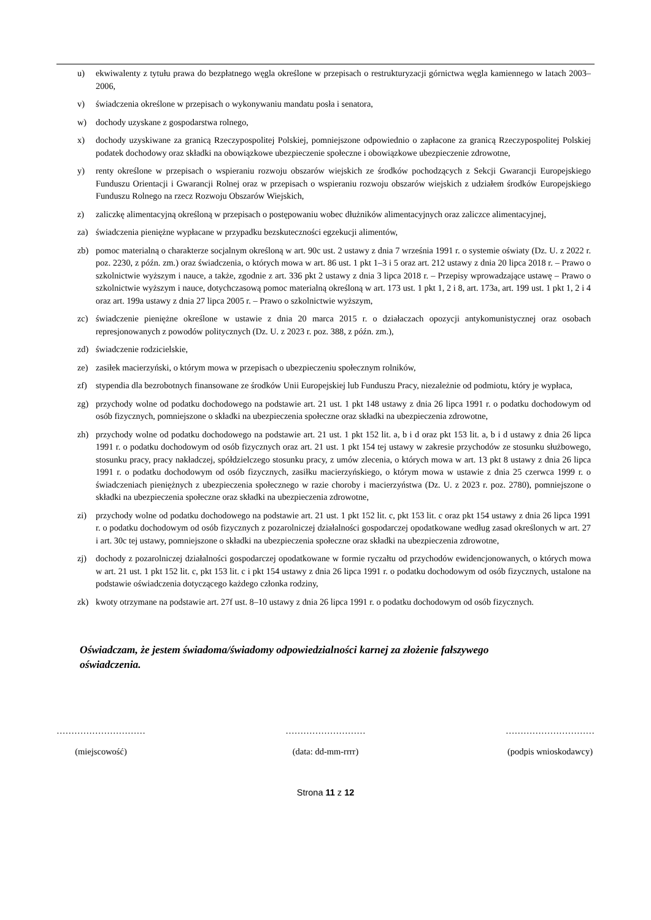u) ekwiwalenty z tytułu prawa do bezpłatnego węgla określone w przepisach o restrukturyzacji górnictwa węgla kamiennego w latach 2003–2006,
v) świadczenia określone w przepisach o wykonywaniu mandatu posła i senatora,
w) dochody uzyskane z gospodarstwa rolnego,
x) dochody uzyskiwane za granicą Rzeczypospolitej Polskiej, pomniejszone odpowiednio o zapłacone za granicą Rzeczypospolitej Polskiej podatek dochodowy oraz składki na obowiązkowe ubezpieczenie społeczne i obowiązkowe ubezpieczenie zdrowotne,
y) renty określone w przepisach o wspieraniu rozwoju obszarów wiejskich ze środków pochodzących z Sekcji Gwarancji Europejskiego Funduszu Orientacji i Gwarancji Rolnej oraz w przepisach o wspieraniu rozwoju obszarów wiejskich z udziałem środków Europejskiego Funduszu Rolnego na rzecz Rozwoju Obszarów Wiejskich,
z) zaliczkę alimentacyjną określoną w przepisach o postępowaniu wobec dłużników alimentacyjnych oraz zaliczce alimentacyjnej,
za) świadczenia pieniężne wypłacane w przypadku bezskuteczności egzekucji alimentów,
zb) pomoc materialną o charakterze socjalnym określoną w art. 90c ust. 2 ustawy z dnia 7 września 1991 r. o systemie oświaty (Dz. U. z 2022 r. poz. 2230, z późn. zm.) oraz świadczenia, o których mowa w art. 86 ust. 1 pkt 1–3 i 5 oraz art. 212 ustawy z dnia 20 lipca 2018 r. – Prawo o szkolnictwie wyższym i nauce, a także, zgodnie z art. 336 pkt 2 ustawy z dnia 3 lipca 2018 r. – Przepisy wprowadzające ustawę – Prawo o szkolnictwie wyższym i nauce, dotychczasową pomoc materialną określoną w art. 173 ust. 1 pkt 1, 2 i 8, art. 173a, art. 199 ust. 1 pkt 1, 2 i 4 oraz art. 199a ustawy z dnia 27 lipca 2005 r. – Prawo o szkolnictwie wyższym,
zc) świadczenie pieniężne określone w ustawie z dnia 20 marca 2015 r. o działaczach opozycji antykomunistycznej oraz osobach represjonowanych z powodów politycznych (Dz. U. z 2023 r. poz. 388, z późn. zm.),
zd) świadczenie rodzicielskie,
ze) zasiłek macierzyński, o którym mowa w przepisach o ubezpieczeniu społecznym rolników,
zf) stypendia dla bezrobotnych finansowane ze środków Unii Europejskiej lub Funduszu Pracy, niezależnie od podmiotu, który je wypłaca,
zg) przychody wolne od podatku dochodowego na podstawie art. 21 ust. 1 pkt 148 ustawy z dnia 26 lipca 1991 r. o podatku dochodowym od osób fizycznych, pomniejszone o składki na ubezpieczenia społeczne oraz składki na ubezpieczenia zdrowotne,
zh) przychody wolne od podatku dochodowego na podstawie art. 21 ust. 1 pkt 152 lit. a, b i d oraz pkt 153 lit. a, b i d ustawy z dnia 26 lipca 1991 r. o podatku dochodowym od osób fizycznych oraz art. 21 ust. 1 pkt 154 tej ustawy w zakresie przychodów ze stosunku służbowego, stosunku pracy, pracy nakładczej, spółdzielczego stosunku pracy, z umów zlecenia, o których mowa w art. 13 pkt 8 ustawy z dnia 26 lipca 1991 r. o podatku dochodowym od osób fizycznych, zasiłku macierzyńskiego, o którym mowa w ustawie z dnia 25 czerwca 1999 r. o świadczeniach pieniężnych z ubezpieczenia społecznego w razie choroby i macierzyństwa (Dz. U. z 2023 r. poz. 2780), pomniejszone o składki na ubezpieczenia społeczne oraz składki na ubezpieczenia zdrowotne,
zi) przychody wolne od podatku dochodowego na podstawie art. 21 ust. 1 pkt 152 lit. c, pkt 153 lit. c oraz pkt 154 ustawy z dnia 26 lipca 1991 r. o podatku dochodowym od osób fizycznych z pozarolniczej działalności gospodarczej opodatkowane według zasad określonych w art. 27 i art. 30c tej ustawy, pomniejszone o składki na ubezpieczenia społeczne oraz składki na ubezpieczenia zdrowotne,
zj) dochody z pozarolniczej działalności gospodarczej opodatkowane w formie ryczałtu od przychodów ewidencjonowanych, o których mowa w art. 21 ust. 1 pkt 152 lit. c, pkt 153 lit. c i pkt 154 ustawy z dnia 26 lipca 1991 r. o podatku dochodowym od osób fizycznych, ustalone na podstawie oświadczenia dotyczącego każdego członka rodziny,
zk) kwoty otrzymane na podstawie art. 27f ust. 8–10 ustawy z dnia 26 lipca 1991 r. o podatku dochodowym od osób fizycznych.
Oświadczam, że jestem świadoma/świadomy odpowiedzialności karnej za złożenie fałszywego oświadczenia.
…………………………
(miejscowość)
………………………
(data: dd-mm-rrrr)
…………………………
(podpis wnioskodawcy)
Strona 11 z 12